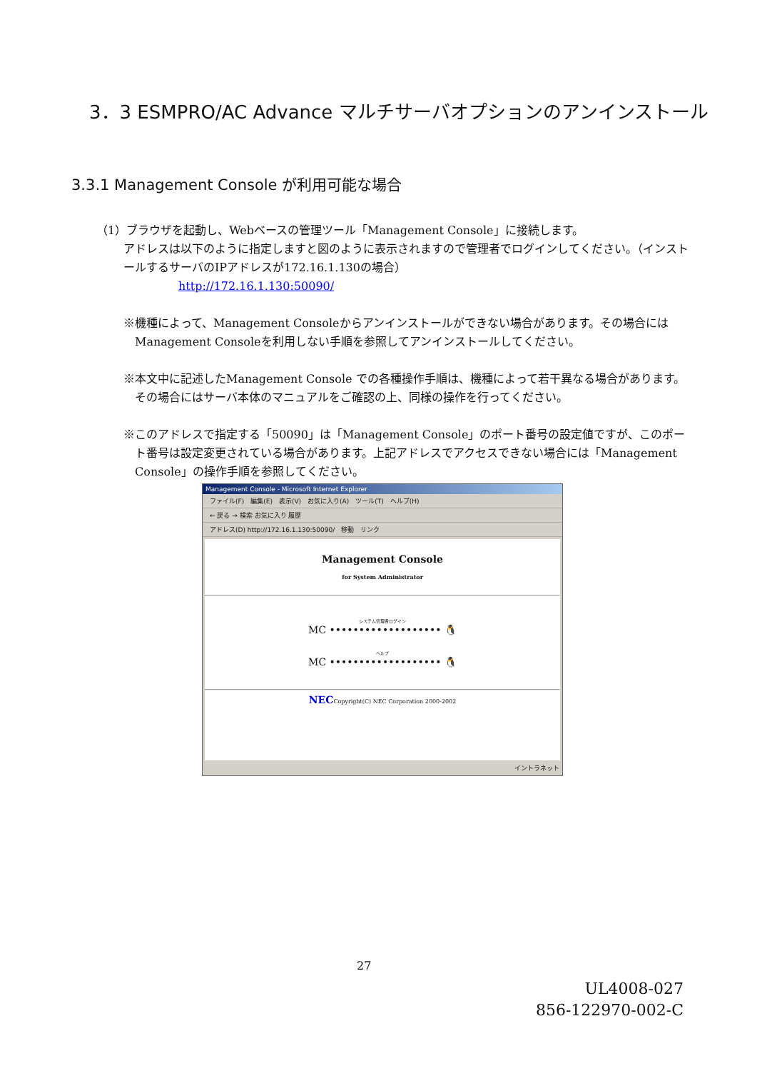3．3 ESMPRO/AC Advance マルチサーバオプションのアンインストール
3.3.1 Management Console が利用可能な場合
（1）ブラウザを起動し、Webベースの管理ツール「Management Console」に接続します。
アドレスは以下のように指定しますと図のように表示されますので管理者でログインしてください。（インストールするサーバのIPアドレスが172.16.1.130の場合）
http://172.16.1.130:50090/
※機種によって、Management Consoleからアンインストールができない場合があります。その場合にはManagement Consoleを利用しない手順を参照してアンインストールしてください。
※本文中に記述したManagement Console での各種操作手順は、機種によって若干異なる場合があります。その場合にはサーバ本体のマニュアルをご確認の上、同様の操作を行ってください。
※このアドレスで指定する「50090」は「Management Console」のポート番号の設定値ですが、このポート番号は設定変更されている場合があります。上記アドレスでアクセスできない場合には「Management Console」の操作手順を参照してください。
Management Console - Microsoft Internet Explorer
ファイル(F)　編集(E)　表示(V)　お気に入り(A)　ツール(T)　ヘルプ(H)
← 戻る → 検索 お気に入り 履歴
アドレス(D) http://172.16.1.130:50090/　移動　リンク
Management Console
for System Administrator
システム管理者ログイン
MC ••••••••••••••••••• 🐧
ヘルプ
MC ••••••••••••••••••• 🐧
NECCopyright(C) NEC Corporation 2000-2002
イントラネット
27
UL4008-027
856-122970-002-C